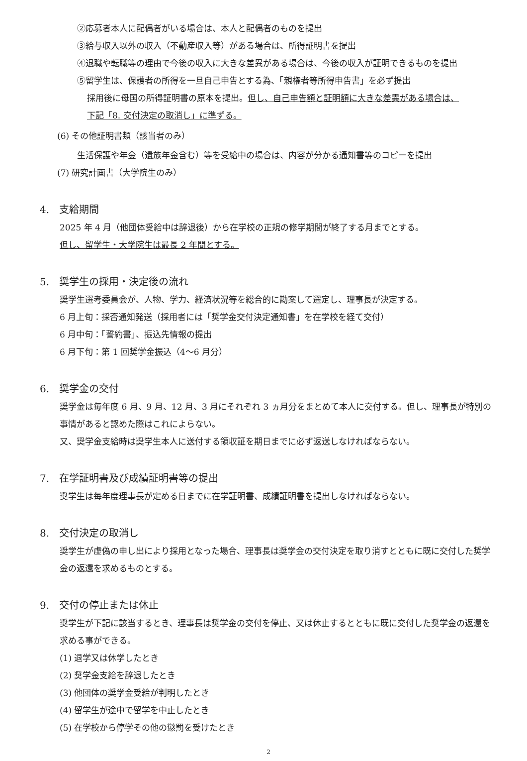②応募者本人に配偶者がいる場合は、本人と配偶者のものを提出
③給与収入以外の収入（不動産収入等）がある場合は、所得証明書を提出
④退職や転職等の理由で今後の収入に大きな差異がある場合は、今後の収入が証明できるものを提出
⑤留学生は、保護者の所得を一旦自己申告とする為、「親権者等所得申告書」を必ず提出
採用後に母国の所得証明書の原本を提出。但し、自己申告額と証明額に大きな差異がある場合は、
下記「8. 交付決定の取消し」に準ずる。
(6) その他証明書類（該当者のみ）
生活保護や年金（遺族年金含む）等を受給中の場合は、内容が分かる通知書等のコピーを提出
(7) 研究計画書（大学院生のみ）
4.　支給期間
2025 年 4 月（他団体受給中は辞退後）から在学校の正規の修学期間が終了する月までとする。
但し、留学生・大学院生は最長 2 年間とする。
5.　奨学生の採用・決定後の流れ
奨学生選考委員会が、人物、学力、経済状況等を総合的に勘案して選定し、理事長が決定する。
6 月上旬：採否通知発送（採用者には「奨学金交付決定通知書」を在学校を経て交付）
6 月中旬：「誓約書」、振込先情報の提出
6 月下旬：第 1 回奨学金振込（4〜6 月分）
6.　奨学金の交付
奨学金は毎年度 6 月、9 月、12 月、3 月にそれぞれ 3 ヵ月分をまとめて本人に交付する。但し、理事長が特別の事情があると認めた際はこれによらない。
又、奨学金支給時は奨学生本人に送付する領収証を期日までに必ず返送しなければならない。
7.　在学証明書及び成績証明書等の提出
奨学生は毎年度理事長が定める日までに在学証明書、成績証明書を提出しなければならない。
8.　交付決定の取消し
奨学生が虚偽の申し出により採用となった場合、理事長は奨学金の交付決定を取り消すとともに既に交付した奨学金の返還を求めるものとする。
9.　交付の停止または休止
奨学生が下記に該当するとき、理事長は奨学金の交付を停止、又は休止するとともに既に交付した奨学金の返還を求める事ができる。
(1) 退学又は休学したとき
(2) 奨学金支給を辞退したとき
(3) 他団体の奨学金受給が判明したとき
(4) 留学生が途中で留学を中止したとき
(5) 在学校から停学その他の懲罰を受けたとき
2